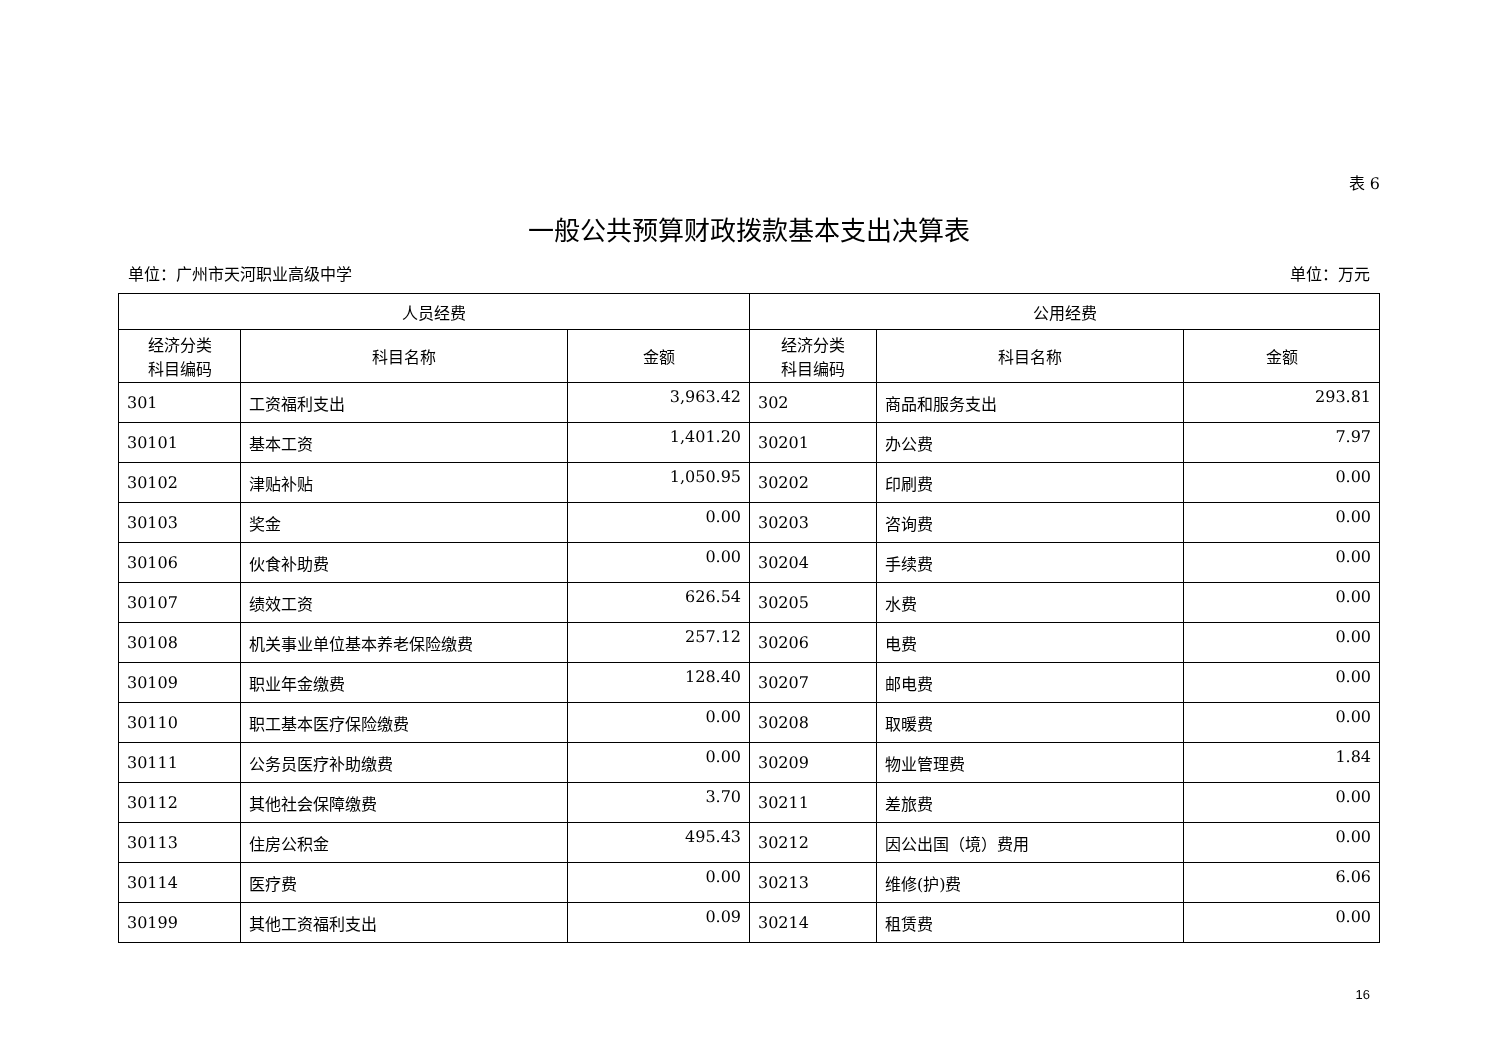表 6
一般公共预算财政拨款基本支出决算表
单位：广州市天河职业高级中学 单位：万元
| 人员经费 | | | 公用经费 | | |
| --- | --- | --- | --- | --- | --- |
| 经济分类 科目编码 | 科目名称 | 金额 | 经济分类 科目编码 | 科目名称 | 金额 |
| 301 | 工资福利支出 | 3,963.42 | 302 | 商品和服务支出 | 293.81 |
| 30101 | 基本工资 | 1,401.20 | 30201 | 办公费 | 7.97 |
| 30102 | 津贴补贴 | 1,050.95 | 30202 | 印刷费 | 0.00 |
| 30103 | 奖金 | 0.00 | 30203 | 咨询费 | 0.00 |
| 30106 | 伙食补助费 | 0.00 | 30204 | 手续费 | 0.00 |
| 30107 | 绩效工资 | 626.54 | 30205 | 水费 | 0.00 |
| 30108 | 机关事业单位基本养老保险缴费 | 257.12 | 30206 | 电费 | 0.00 |
| 30109 | 职业年金缴费 | 128.40 | 30207 | 邮电费 | 0.00 |
| 30110 | 职工基本医疗保险缴费 | 0.00 | 30208 | 取暖费 | 0.00 |
| 30111 | 公务员医疗补助缴费 | 0.00 | 30209 | 物业管理费 | 1.84 |
| 30112 | 其他社会保障缴费 | 3.70 | 30211 | 差旅费 | 0.00 |
| 30113 | 住房公积金 | 495.43 | 30212 | 因公出国（境）费用 | 0.00 |
| 30114 | 医疗费 | 0.00 | 30213 | 维修(护)费 | 6.06 |
| 30199 | 其他工资福利支出 | 0.09 | 30214 | 租赁费 | 0.00 |
16